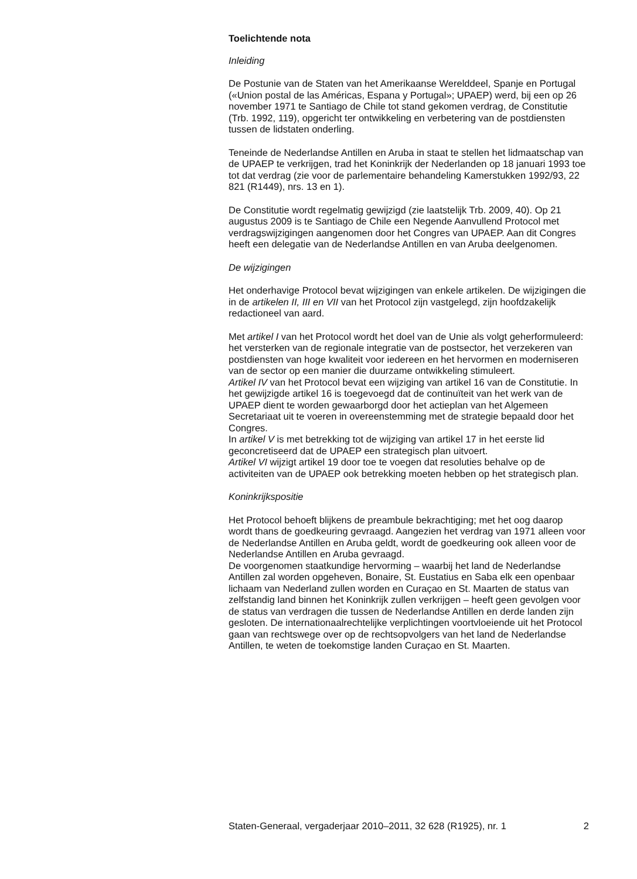Toelichtende nota
Inleiding
De Postunie van de Staten van het Amerikaanse Werelddeel, Spanje en Portugal («Union postal de las Américas, Espana y Portugal»; UPAEP) werd, bij een op 26 november 1971 te Santiago de Chile tot stand gekomen verdrag, de Constitutie (Trb. 1992, 119), opgericht ter ontwikkeling en verbetering van de postdiensten tussen de lidstaten onderling.
Teneinde de Nederlandse Antillen en Aruba in staat te stellen het lidmaatschap van de UPAEP te verkrijgen, trad het Koninkrijk der Nederlanden op 18 januari 1993 toe tot dat verdrag (zie voor de parlementaire behandeling Kamerstukken 1992/93, 22 821 (R1449), nrs. 13 en 1).
De Constitutie wordt regelmatig gewijzigd (zie laatstelijk Trb. 2009, 40). Op 21 augustus 2009 is te Santiago de Chile een Negende Aanvullend Protocol met verdragswijzigingen aangenomen door het Congres van UPAEP. Aan dit Congres heeft een delegatie van de Nederlandse Antillen en van Aruba deelgenomen.
De wijzigingen
Het onderhavige Protocol bevat wijzigingen van enkele artikelen. De wijzigingen die in de artikelen II, III en VII van het Protocol zijn vastgelegd, zijn hoofdzakelijk redactioneel van aard.
Met artikel I van het Protocol wordt het doel van de Unie als volgt geherformuleerd: het versterken van de regionale integratie van de postsector, het verzekeren van postdiensten van hoge kwaliteit voor iedereen en het hervormen en moderniseren van de sector op een manier die duurzame ontwikkeling stimuleert.
Artikel IV van het Protocol bevat een wijziging van artikel 16 van de Constitutie. In het gewijzigde artikel 16 is toegevoegd dat de continuïteit van het werk van de UPAEP dient te worden gewaarborgd door het actieplan van het Algemeen Secretariaat uit te voeren in overeenstemming met de strategie bepaald door het Congres.
In artikel V is met betrekking tot de wijziging van artikel 17 in het eerste lid geconcretiseerd dat de UPAEP een strategisch plan uitvoert.
Artikel VI wijzigt artikel 19 door toe te voegen dat resoluties behalve op de activiteiten van de UPAEP ook betrekking moeten hebben op het strategisch plan.
Koninkrijkspositie
Het Protocol behoeft blijkens de preambule bekrachtiging; met het oog daarop wordt thans de goedkeuring gevraagd. Aangezien het verdrag van 1971 alleen voor de Nederlandse Antillen en Aruba geldt, wordt de goedkeuring ook alleen voor de Nederlandse Antillen en Aruba gevraagd.
De voorgenomen staatkundige hervorming – waarbij het land de Nederlandse Antillen zal worden opgeheven, Bonaire, St. Eustatius en Saba elk een openbaar lichaam van Nederland zullen worden en Curaçao en St. Maarten de status van zelfstandig land binnen het Koninkrijk zullen verkrijgen – heeft geen gevolgen voor de status van verdragen die tussen de Nederlandse Antillen en derde landen zijn gesloten. De internationaalrechtelijke verplichtingen voortvloeiende uit het Protocol gaan van rechtswege over op de rechtsopvolgers van het land de Nederlandse Antillen, te weten de toekomstige landen Curaçao en St. Maarten.
Staten-Generaal, vergaderjaar 2010–2011, 32 628 (R1925), nr. 1 2